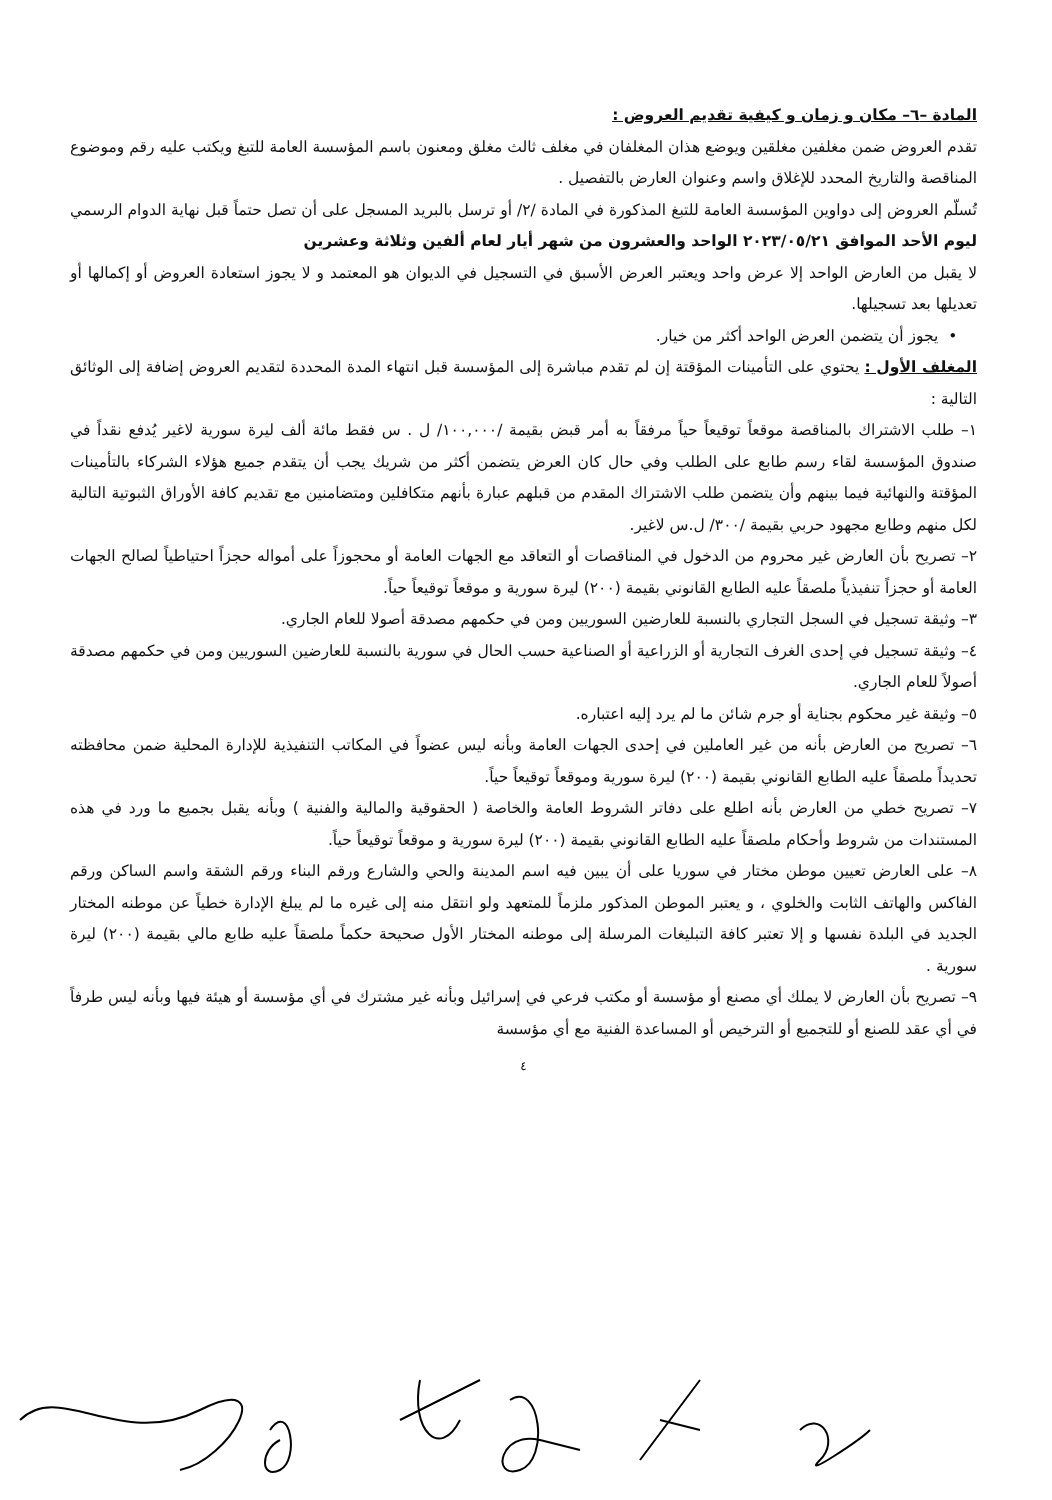المادة –٦– مكان و زمان و كيفية تقديم العروض :
تقدم العروض ضمن مغلفين مغلقين ويوضع هذان المغلفان في مغلف ثالث مغلق ومعنون باسم المؤسسة العامة للتبغ ويكتب عليه رقم وموضوع المناقصة والتاريخ المحدد للإغلاق واسم وعنوان العارض بالتفصيل .
تُسلّم العروض إلى دواوين المؤسسة العامة للتبغ المذكورة في المادة /٢/ أو ترسل بالبريد المسجل على أن تصل حتماً قبل نهاية الدوام الرسمي ليوم الأحد الموافق ٢٠٢٣/٠٥/٢١ الواحد والعشرون من شهر أيار لعام ألفين وثلاثة وعشرين
لا يقبل من العارض الواحد إلا عرض واحد ويعتبر العرض الأسبق في التسجيل في الديوان هو المعتمد و لا يجوز استعادة العروض أو إكمالها أو تعديلها بعد تسجيلها.
• يجوز أن يتضمن العرض الواحد أكثر من خيار.
المغلف الأول : يحتوي على التأمينات المؤقتة إن لم تقدم مباشرة إلى المؤسسة قبل انتهاء المدة المحددة لتقديم العروض إضافة إلى الوثائق التالية :
١– طلب الاشتراك بالمناقصة موقعاً توقيعاً حياً مرفقاً به أمر قبض بقيمة /١٠٠,٠٠٠/ ل . س فقط مائة ألف ليرة سورية لاغير يُدفع نقداً في صندوق المؤسسة لقاء رسم طابع على الطلب وفي حال كان العرض يتضمن أكثر من شريك يجب أن يتقدم جميع هؤلاء الشركاء بالتأمينات المؤقتة والنهائية فيما بينهم وأن يتضمن طلب الاشتراك المقدم من قبلهم عبارة بأنهم متكافلين ومتضامنين مع تقديم كافة الأوراق الثبوتية التالية لكل منهم وطابع مجهود حربي بقيمة /٣٠٠/ ل.س لاغير.
٢– تصريح بأن العارض غير محروم من الدخول في المناقصات أو التعاقد مع الجهات العامة أو محجوزاً على أمواله حجزاً احتياطياً لصالح الجهات العامة أو حجزاً تنفيذياً ملصقاً عليه الطابع القانوني بقيمة (٢٠٠) ليرة سورية و موقعاً توقيعاً حياً.
٣– وثيقة تسجيل في السجل التجاري بالنسبة للعارضين السوريين ومن في حكمهم مصدقة أصولا للعام الجاري.
٤– وثيقة تسجيل في إحدى الغرف التجارية أو الزراعية أو الصناعية حسب الحال في سورية بالنسبة للعارضين السوريين ومن في حكمهم مصدقة أصولاً للعام الجاري.
٥– وثيقة غير محكوم بجناية أو جرم شائن ما لم يرد إليه اعتباره.
٦– تصريح من العارض بأنه من غير العاملين في إحدى الجهات العامة وبأنه ليس عضواً في المكاتب التنفيذية للإدارة المحلية ضمن محافظته تحديداً ملصقاً عليه الطابع القانوني بقيمة (٢٠٠) ليرة سورية وموقعاً توقيعاً حياً.
٧– تصريح خطي من العارض بأنه اطلع على دفاتر الشروط العامة والخاصة ( الحقوقية والمالية والفنية ) وبأنه يقبل بجميع ما ورد في هذه المستندات من شروط وأحكام ملصقاً عليه الطابع القانوني بقيمة (٢٠٠) ليرة سورية و موقعاً توقيعاً حياً.
٨– على العارض تعيين موطن مختار في سوريا على أن يبين فيه اسم المدينة والحي والشارع ورقم البناء ورقم الشقة واسم الساكن ورقم الفاكس والهاتف الثابت والخلوي ، و يعتبر الموطن المذكور ملزماً للمتعهد ولو انتقل منه إلى غيره ما لم يبلغ الإدارة خطياً عن موطنه المختار الجديد في البلدة نفسها و إلا تعتبر كافة التبليغات المرسلة إلى موطنه المختار الأول صحيحة حكماً ملصقاً عليه طابع مالي بقيمة (٢٠٠) ليرة سورية .
٩– تصريح بأن العارض لا يملك أي مصنع أو مؤسسة أو مكتب فرعي في إسرائيل وبأنه غير مشترك في أي مؤسسة أو هيئة فيها وبأنه ليس طرفاً في أي عقد للصنع أو للتجميع أو الترخيص أو المساعدة الفنية مع أي مؤسسة
٤